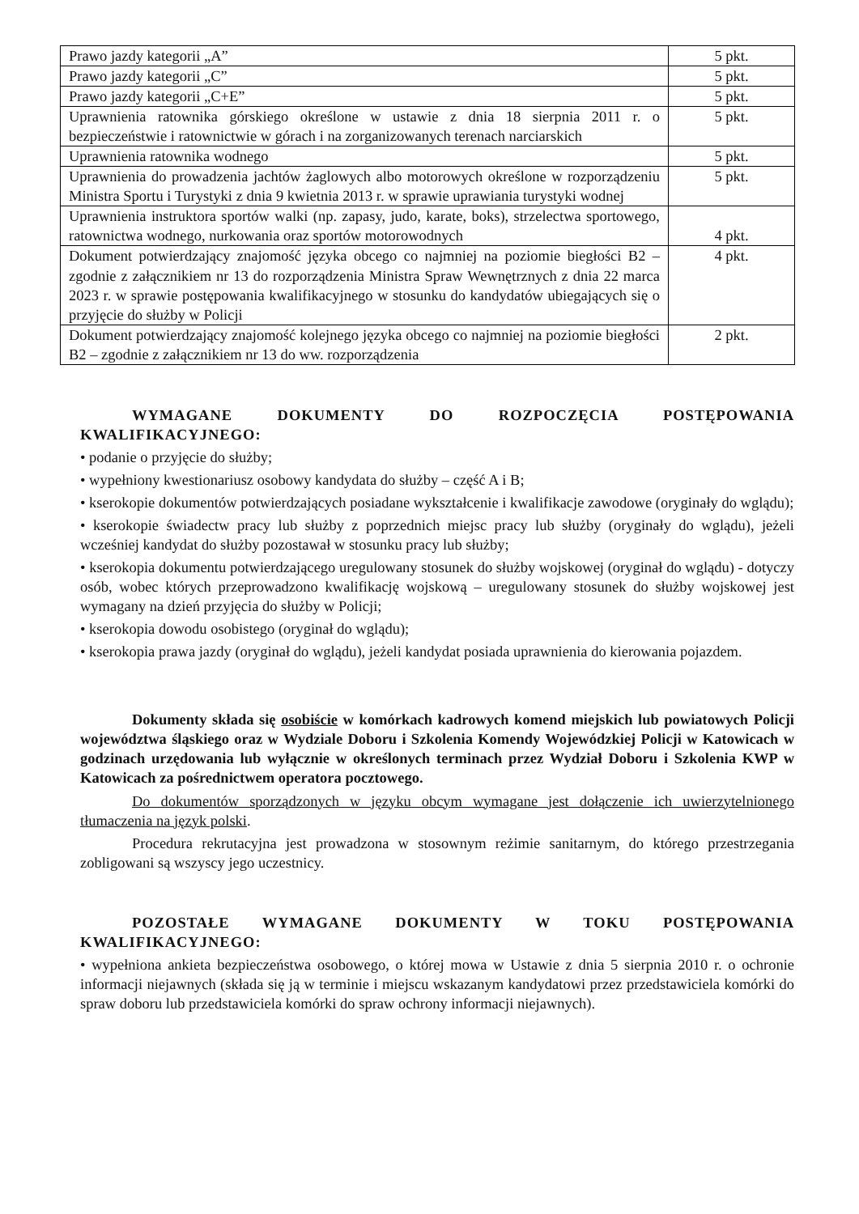| Prawo jazdy kategorii „A” | 5 pkt. |
| Prawo jazdy kategorii „C” | 5 pkt. |
| Prawo jazdy kategorii „C+E” | 5 pkt. |
| Uprawnienia ratownika górskiego określone w ustawie z dnia 18 sierpnia 2011 r. o bezpieczeństwie i ratownictwie w górach i na zorganizowanych terenach narciarskich | 5 pkt. |
| Uprawnienia ratownika wodnego | 5 pkt. |
| Uprawnienia do prowadzenia jachtów żaglowych albo motorowych określone w rozporządzeniu Ministra Sportu i Turystyki z dnia 9 kwietnia 2013 r. w sprawie uprawiania turystyki wodnej | 5 pkt. |
| Uprawnienia instruktora sportów walki (np. zapasy, judo, karate, boks), strzelectwa sportowego, ratownictwa wodnego, nurkowania oraz sportów motorowodnych | 4 pkt. |
| Dokument potwierdzający znajomość języka obcego co najmniej na poziomie biegłości B2 – zgodnie z załącznikiem nr 13 do rozporządzenia Ministra Spraw Wewnętrznych z dnia 22 marca 2023 r. w sprawie postępowania kwalifikacyjnego w stosunku do kandydatów ubiegających się o przyjęcie do służby w Policji | 4 pkt. |
| Dokument potwierdzający znajomość kolejnego języka obcego co najmniej na poziomie biegłości B2 – zgodnie z załącznikiem nr 13 do ww. rozporządzenia | 2 pkt. |
WYMAGANE DOKUMENTY DO ROZPOCZĘCIA POSTĘPOWANIA KWALIFIKACYJNEGO:
• podanie o przyjęcie do służby;
• wypełniony kwestionariusz osobowy kandydata do służby – część A i B;
• kserokopie dokumentów potwierdzających posiadane wykształcenie i kwalifikacje zawodowe (oryginały do wglądu);
• kserokopie świadectw pracy lub służby z poprzednich miejsc pracy lub służby (oryginały do wglądu), jeżeli wcześniej kandydat do służby pozostawał w stosunku pracy lub służby;
• kserokopia dokumentu potwierdzającego uregulowany stosunek do służby wojskowej (oryginał do wglądu) - dotyczy osób, wobec których przeprowadzono kwalifikację wojskową – uregulowany stosunek do służby wojskowej jest wymagany na dzień przyjęcia do służby w Policji;
• kserokopia dowodu osobistego (oryginał do wglądu);
• kserokopia prawa jazdy (oryginał do wglądu), jeżeli kandydat posiada uprawnienia do kierowania pojazdem.
Dokumenty składa się osobiście w komórkach kadrowych komend miejskich lub powiatowych Policji województwa śląskiego oraz w Wydziale Doboru i Szkolenia Komendy Wojewódzkiej Policji w Katowicach w godzinach urzędowania lub wyłącznie w określonych terminach przez Wydział Doboru i Szkolenia KWP w Katowicach za pośrednictwem operatora pocztowego.
Do dokumentów sporządzonych w języku obcym wymagane jest dołączenie ich uwierzytelnionego tłumaczenia na język polski.
Procedura rekrutacyjna jest prowadzona w stosownym reżimie sanitarnym, do którego przestrzegania zobligowani są wszyscy jego uczestnicy.
POZOSTAŁE WYMAGANE DOKUMENTY W TOKU POSTĘPOWANIA KWALIFIKACYJNEGO:
• wypełniona ankieta bezpieczeństwa osobowego, o której mowa w Ustawie z dnia 5 sierpnia 2010 r. o ochronie informacji niejawnych (składa się ją w terminie i miejscu wskazanym kandydatowi przez przedstawiciela komórki do spraw doboru lub przedstawiciela komórki do spraw ochrony informacji niejawnych).